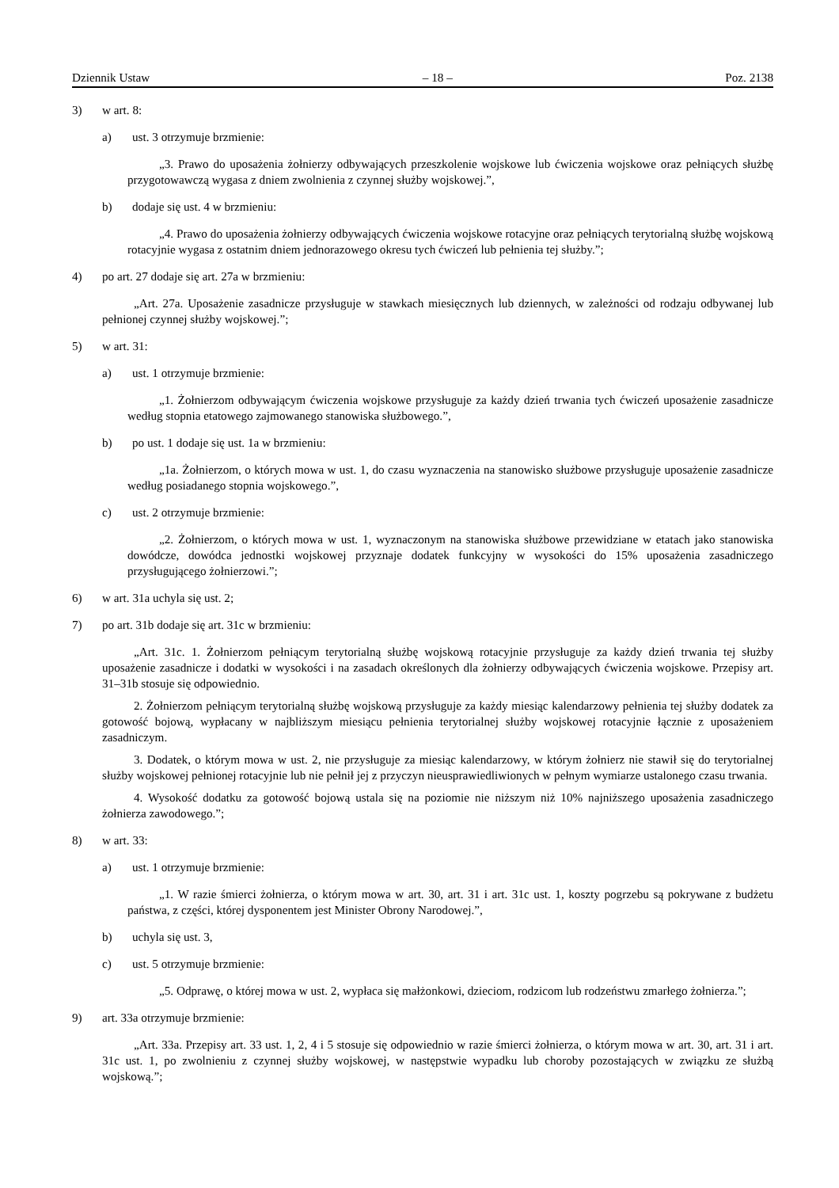Dziennik Ustaw – 18 – Poz. 2138
3) w art. 8:
a) ust. 3 otrzymuje brzmienie:
„3. Prawo do uposażenia żołnierzy odbywających przeszkolenie wojskowe lub ćwiczenia wojskowe oraz pełniących służbę przygotowawczą wygasa z dniem zwolnienia z czynnej służby wojskowej.”,
b) dodaje się ust. 4 w brzmieniu:
„4. Prawo do uposażenia żołnierzy odbywających ćwiczenia wojskowe rotacyjne oraz pełniących terytorialną służbę wojskową rotacyjnie wygasa z ostatnim dniem jednorazowego okresu tych ćwiczeń lub pełnienia tej służby.”;
4) po art. 27 dodaje się art. 27a w brzmieniu:
„Art. 27a. Uposażenie zasadnicze przysługuje w stawkach miesięcznych lub dziennych, w zależności od rodzaju odbywanej lub pełnionej czynnej służby wojskowej.”;
5) w art. 31:
a) ust. 1 otrzymuje brzmienie:
„1. Żołnierzom odbywającym ćwiczenia wojskowe przysługuje za każdy dzień trwania tych ćwiczeń uposażenie zasadnicze według stopnia etatowego zajmowanego stanowiska służbowego.”,
b) po ust. 1 dodaje się ust. 1a w brzmieniu:
„1a. Żołnierzom, o których mowa w ust. 1, do czasu wyznaczenia na stanowisko służbowe przysługuje uposażenie zasadnicze według posiadanego stopnia wojskowego.”,
c) ust. 2 otrzymuje brzmienie:
„2. Żołnierzom, o których mowa w ust. 1, wyznaczonym na stanowiska służbowe przewidziane w etatach jako stanowiska dowódcze, dowódca jednostki wojskowej przyznaje dodatek funkcyjny w wysokości do 15% uposażenia zasadniczego przysługującego żołnierzowi.”;
6) w art. 31a uchyla się ust. 2;
7) po art. 31b dodaje się art. 31c w brzmieniu:
„Art. 31c. 1. Żołnierzom pełniącym terytorialną służbę wojskową rotacyjnie przysługuje za każdy dzień trwania tej służby uposażenie zasadnicze i dodatki w wysokości i na zasadach określonych dla żołnierzy odbywających ćwiczenia wojskowe. Przepisy art. 31–31b stosuje się odpowiednio.
2. Żołnierzom pełniącym terytorialną służbę wojskową przysługuje za każdy miesiąc kalendarzowy pełnienia tej służby dodatek za gotowość bojową, wypłacany w najbliższym miesiącu pełnienia terytorialnej służby wojskowej rotacyjnie łącznie z uposażeniem zasadniczym.
3. Dodatek, o którym mowa w ust. 2, nie przysługuje za miesiąc kalendarzowy, w którym żołnierz nie stawił się do terytorialnej służby wojskowej pełnionej rotacyjnie lub nie pełnił jej z przyczyn nieusprawiedliwionych w pełnym wymiarze ustalonego czasu trwania.
4. Wysokość dodatku za gotowość bojową ustala się na poziomie nie niższym niż 10% najniższego uposażenia zasadniczego żołnierza zawodowego.”;
8) w art. 33:
a) ust. 1 otrzymuje brzmienie:
„1. W razie śmierci żołnierza, o którym mowa w art. 30, art. 31 i art. 31c ust. 1, koszty pogrzebu są pokrywane z budżetu państwa, z części, której dysponentem jest Minister Obrony Narodowej.”,
b) uchyla się ust. 3,
c) ust. 5 otrzymuje brzmienie:
„5. Odprawę, o której mowa w ust. 2, wypłaca się małżonkowi, dzieciom, rodzicom lub rodzeństwu zmarłego żołnierza.”;
9) art. 33a otrzymuje brzmienie:
„Art. 33a. Przepisy art. 33 ust. 1, 2, 4 i 5 stosuje się odpowiednio w razie śmierci żołnierza, o którym mowa w art. 30, art. 31 i art. 31c ust. 1, po zwolnieniu z czynnej służby wojskowej, w następstwie wypadku lub choroby pozostających w związku ze służbą wojskową.”;